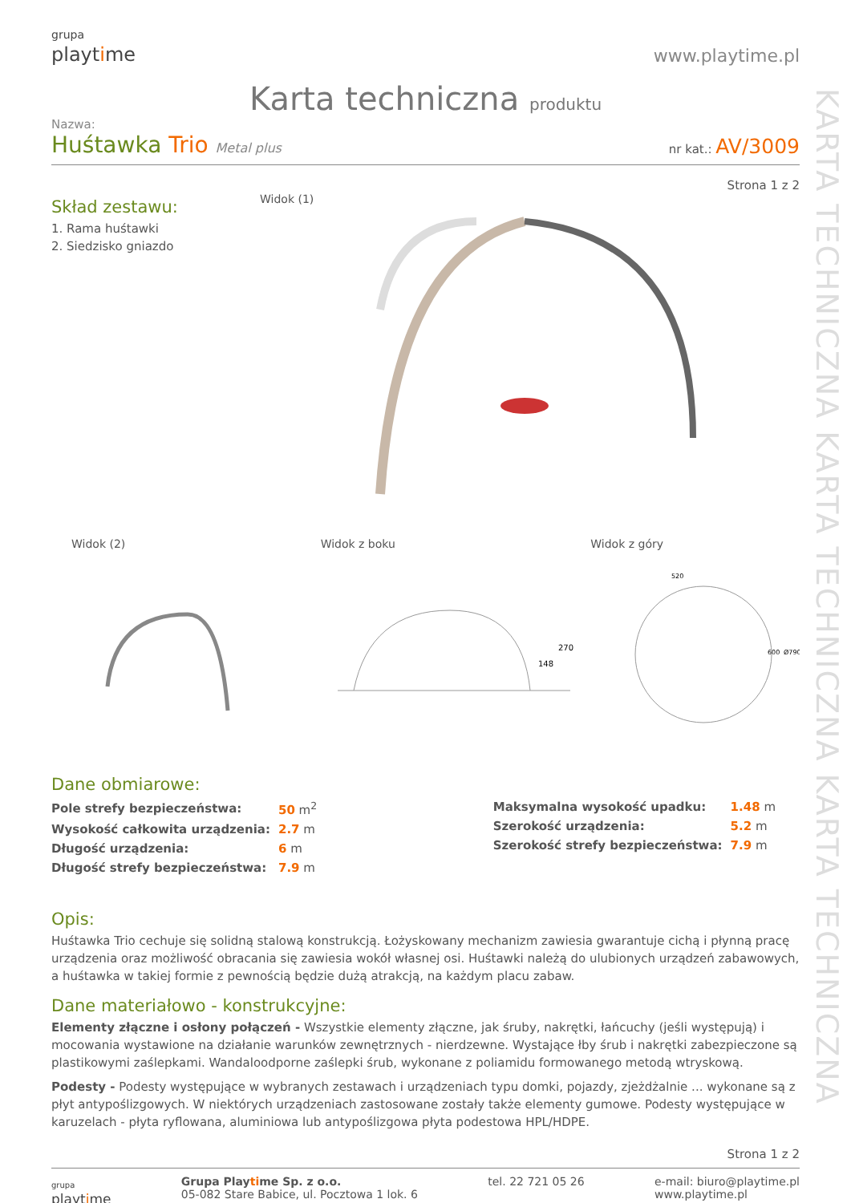KARTA TECHNICZNA KARTA TECHNICZNA KARTA TECHNICZNA
grupa
playtime
www.playtime.pl
Karta techniczna produktu
Nazwa:
Huśtawka Trio Metal plus
nr kat.: AV/3009
Strona 1 z 2
Skład zestawu:
1. Rama huśtawki
2. Siedzisko gniazdo
Widok (1)
Widok (2) Widok z boku Widok z góry
148
270
520
600
Ø790
Dane obmiarowe:
| Pole strefy bezpieczeństwa: | 50 m<sup>2</sup> |
| Wysokość całkowita urządzenia: | 2.7 m |
| Długość urządzenia: | 6 m |
| Długość strefy bezpieczeństwa: | 7.9 m |
| Maksymalna wysokość upadku: | 1.48 m |
| Szerokość urządzenia: | 5.2 m |
| Szerokość strefy bezpieczeństwa: | 7.9 m |
Opis:
Huśtawka Trio cechuje się solidną stalową konstrukcją. Łożyskowany mechanizm zawiesia gwarantuje cichą i płynną pracę urządzenia oraz możliwość obracania się zawiesia wokół własnej osi. Huśtawki należą do ulubionych urządzeń zabawowych, a huśtawka w takiej formie z pewnością będzie dużą atrakcją, na każdym placu zabaw.
Dane materiałowo - konstrukcyjne:
Elementy złączne i osłony połączeń - Wszystkie elementy złączne, jak śruby, nakrętki, łańcuchy (jeśli występują) i mocowania wystawione na działanie warunków zewnętrznych - nierdzewne. Wystające łby śrub i nakrętki zabezpieczone są plastikowymi zaślepkami. Wandaloodporne zaślepki śrub, wykonane z poliamidu formowanego metodą wtryskową.
Podesty - Podesty występujące w wybranych zestawach i urządzeniach typu domki, pojazdy, zjeżdżalnie ... wykonane są z płyt antypoślizgowych. W niektórych urządzeniach zastosowane zostały także elementy gumowe. Podesty występujące w karuzelach - płyta ryflowana, aluminiowa lub antypoślizgowa płyta podestowa HPL/HDPE.
Strona 1 z 2
grupa
playtime
Grupa Playtime Sp. z o.o.
05-082 Stare Babice, ul. Pocztowa 1 lok. 6
tel. 22 721 05 26 e-mail: biuro@playtime.pl
www.playtime.pl